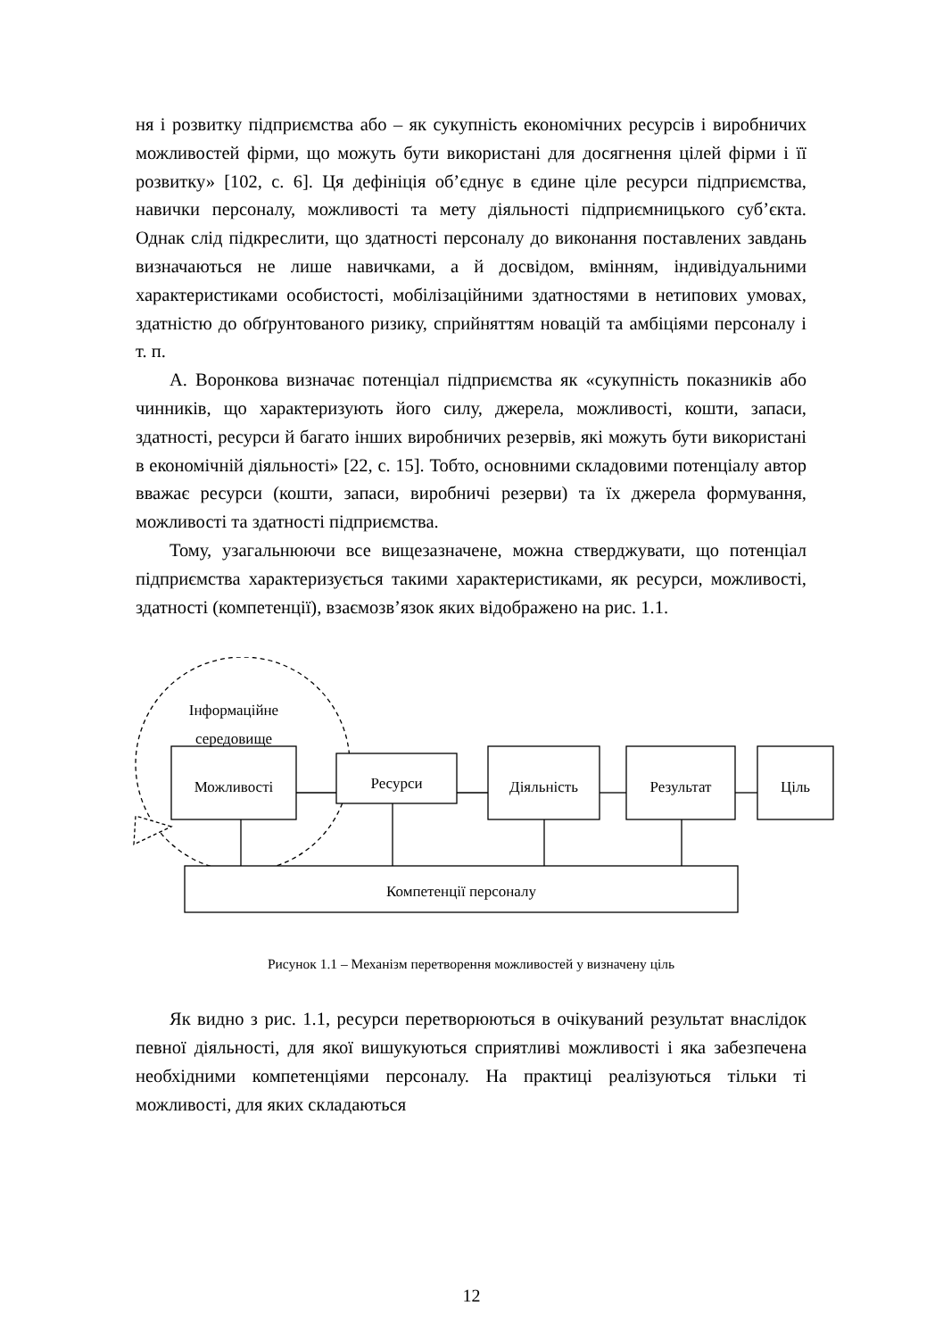ня і розвитку підприємства або – як сукупність економічних ресурсів і виробничих можливостей фірми, що можуть бути використані для досягнення цілей фірми і її розвитку» [102, с. 6]. Ця дефініція об’єднує в єдине ціле ресурси підприємства, навички персоналу, можливості та мету діяльності підприємницького суб’єкта. Однак слід підкреслити, що здатності персоналу до виконання поставлених завдань визначаються не лише навичками, а й досвідом, вмінням, індивідуальними характеристиками особистості, мобілізаційними здатностями в нетипових умовах, здатністю до обґрунтованого ризику, сприйняттям новацій та амбіціями персоналу і т. п.
А. Воронкова визначає потенціал підприємства як «сукупність показників або чинників, що характеризують його силу, джерела, можливості, кошти, запаси, здатності, ресурси й багато інших виробничих резервів, які можуть бути використані в економічній діяльності» [22, с. 15]. Тобто, основними складовими потенціалу автор вважає ресурси (кошти, запаси, виробничі резерви) та їх джерела формування, можливості та здатності підприємства.
Тому, узагальнюючи все вищезазначене, можна стверджувати, що потенціал підприємства характеризується такими характеристиками, як ресурси, можливості, здатності (компетенції), взаємозв’язок яких відображено на рис. 1.1.
Інформаційне
середовище
Можливості Ресурси Діяльність Результат Ціль
Компетенції персоналу
Рисунок 1.1 – Механізм перетворення можливостей у визначену ціль
Як видно з рис. 1.1, ресурси перетворюються в очікуваний результат внаслідок певної діяльності, для якої вишукуються сприятливі можливості і яка забезпечена необхідними компетенціями персоналу. На практиці реалізуються тільки ті можливості, для яких складаються
12